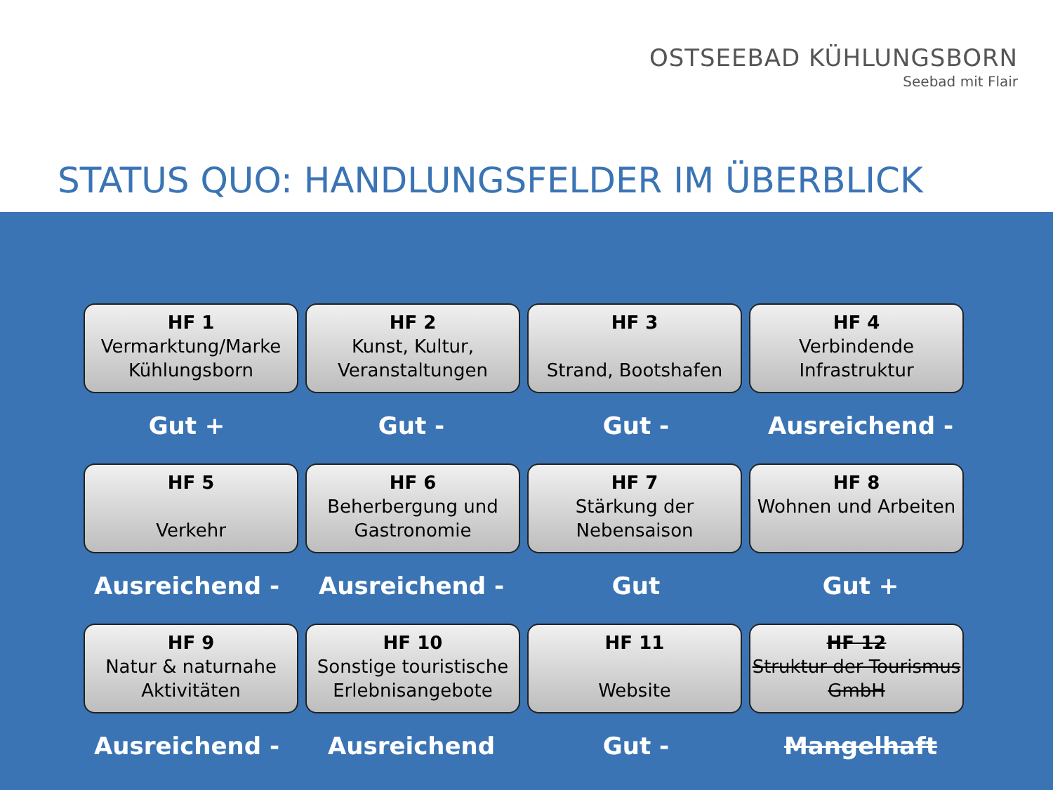OSTSEEBAD KÜHLUNGSBORN
Seebad mit Flair
STATUS QUO: HANDLUNGSFELDER IM ÜBERBLICK
HF 1
Vermarktung/Marke Kühlungsborn
HF 2
Kunst, Kultur, Veranstaltungen
HF 3
Strand, Bootshafen
HF 4
Verbindende Infrastruktur
Gut + Gut - Gut - Ausreichend -
HF 5
Verkehr
HF 6
Beherbergung und Gastronomie
HF 7
Stärkung der Nebensaison
HF 8
Wohnen und Arbeiten
Ausreichend - Ausreichend - Gut Gut +
HF 9
Natur & naturnahe Aktivitäten
HF 10
Sonstige touristische Erlebnisangebote
HF 11
Website
HF 12
Struktur der Tourismus GmbH
Ausreichend - Ausreichend Gut - Mangelhaft